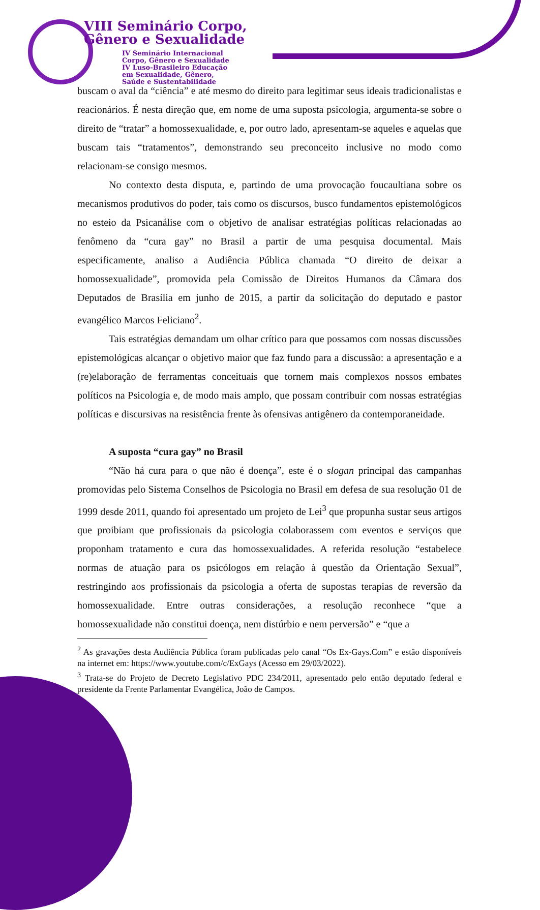VIII Seminário Corpo,
Gênero e Sexualidade
IV Seminário Internacional
Corpo, Gênero e Sexualidade
IV Luso-Brasileiro Educação
em Sexualidade, Gênero,
Saúde e Sustentabilidade
buscam o aval da “ciência” e até mesmo do direito para legitimar seus ideais tradicionalistas e reacionários. É nesta direção que, em nome de uma suposta psicologia, argumenta-se sobre o direito de “tratar” a homossexualidade, e, por outro lado, apresentam-se aqueles e aquelas que buscam tais “tratamentos”, demonstrando seu preconceito inclusive no modo como relacionam-se consigo mesmos.
No contexto desta disputa, e, partindo de uma provocação foucaultiana sobre os mecanismos produtivos do poder, tais como os discursos, busco fundamentos epistemológicos no esteio da Psicanálise com o objetivo de analisar estratégias políticas relacionadas ao fenômeno da “cura gay” no Brasil a partir de uma pesquisa documental. Mais especificamente, analiso a Audiência Pública chamada “O direito de deixar a homossexualidade”, promovida pela Comissão de Direitos Humanos da Câmara dos Deputados de Brasília em junho de 2015, a partir da solicitação do deputado e pastor evangélico Marcos Feliciano<sup>2</sup>.
Tais estratégias demandam um olhar crítico para que possamos com nossas discussões epistemológicas alcançar o objetivo maior que faz fundo para a discussão: a apresentação e a (re)elaboração de ferramentas conceituais que tornem mais complexos nossos embates políticos na Psicologia e, de modo mais amplo, que possam contribuir com nossas estratégias políticas e discursivas na resistência frente às ofensivas antigênero da contemporaneidade.
A suposta “cura gay” no Brasil
“Não há cura para o que não é doença”, este é o slogan principal das campanhas promovidas pelo Sistema Conselhos de Psicologia no Brasil em defesa de sua resolução 01 de 1999 desde 2011, quando foi apresentado um projeto de Lei<sup>3</sup> que propunha sustar seus artigos que proibiam que profissionais da psicologia colaborassem com eventos e serviços que proponham tratamento e cura das homossexualidades. A referida resolução “estabelece normas de atuação para os psicólogos em relação à questão da Orientação Sexual”, restringindo aos profissionais da psicologia a oferta de supostas terapias de reversão da homossexualidade. Entre outras considerações, a resolução reconhece “que a homossexualidade não constitui doença, nem distúrbio e nem perversão” e “que a
<sup>2</sup> As gravações desta Audiência Pública foram publicadas pelo canal “Os Ex-Gays.Com” e estão disponíveis na internet em: https://www.youtube.com/c/ExGays (Acesso em 29/03/2022).
<sup>3</sup> Trata-se do Projeto de Decreto Legislativo PDC 234/2011, apresentado pelo então deputado federal e presidente da Frente Parlamentar Evangélica, João de Campos.